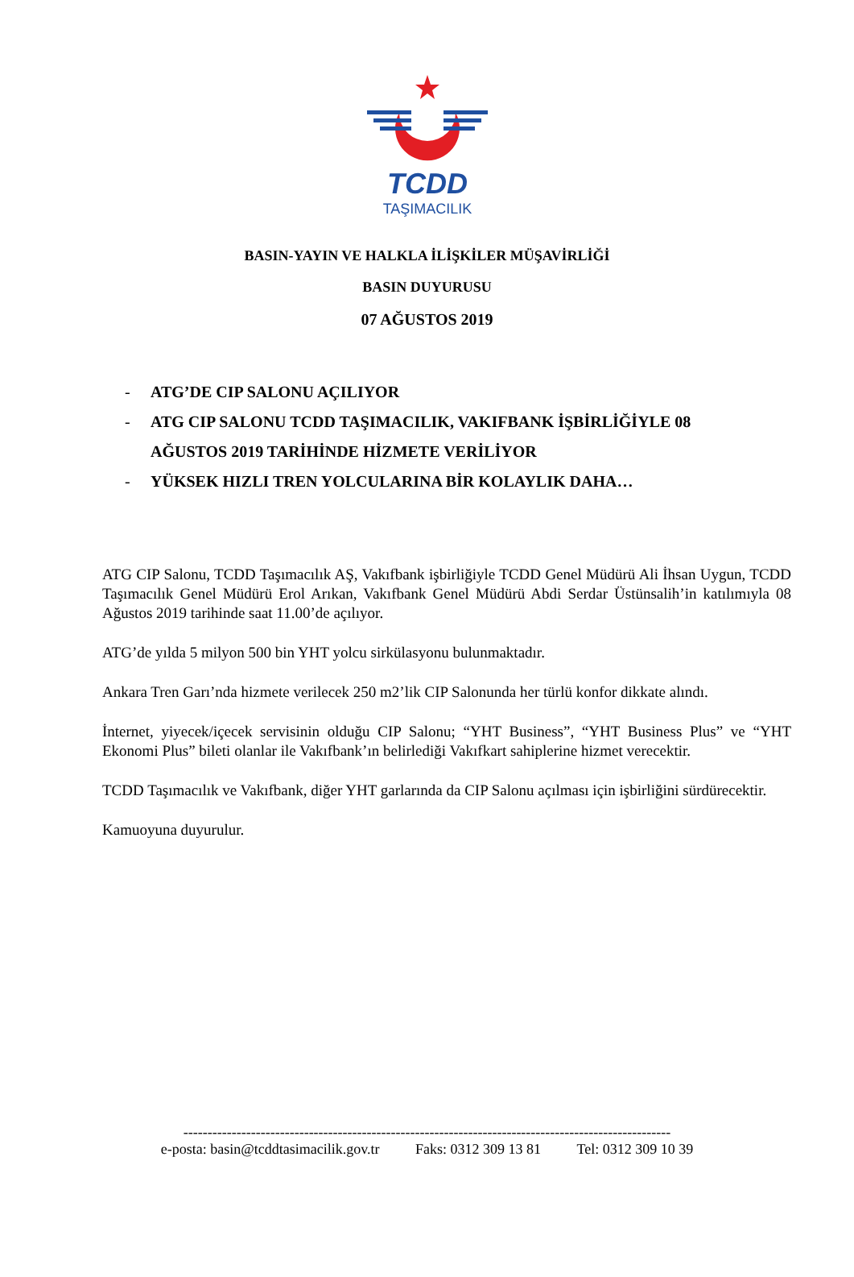TCDD
TAŞIMACILIK
BASIN-YAYIN VE HALKLA İLİŞKİLER MÜŞAVİRLİĞİ
BASIN DUYURUSU
07 AĞUSTOS 2019
- ATG’DE CIP SALONU AÇILIYOR
- ATG CIP SALONU TCDD TAŞIMACILIK, VAKIFBANK İŞBİRLİĞİYLE 08 AĞUSTOS 2019 TARİHİNDE HİZMETE VERİLİYOR
- YÜKSEK HIZLI TREN YOLCULARINA BİR KOLAYLIK DAHA…
ATG CIP Salonu, TCDD Taşımacılık AŞ, Vakıfbank işbirliğiyle TCDD Genel Müdürü Ali İhsan Uygun, TCDD Taşımacılık Genel Müdürü Erol Arıkan, Vakıfbank Genel Müdürü Abdi Serdar Üstünsalih’in katılımıyla 08 Ağustos 2019 tarihinde saat 11.00’de açılıyor.
ATG’de yılda 5 milyon 500 bin YHT yolcu sirkülasyonu bulunmaktadır.
Ankara Tren Garı’nda hizmete verilecek 250 m2’lik CIP Salonunda her türlü konfor dikkate alındı.
İnternet, yiyecek/içecek servisinin olduğu CIP Salonu; “YHT Business”, “YHT Business Plus” ve “YHT Ekonomi Plus” bileti olanlar ile Vakıfbank’ın belirlediği Vakıfkart sahiplerine hizmet verecektir.
TCDD Taşımacılık ve Vakıfbank, diğer YHT garlarında da CIP Salonu açılması için işbirliğini sürdürecektir.
Kamuoyuna duyurulur.
-----------------------------------------------------------------------------------------------------
e-posta: basin@tcddtasimacilik.gov.tr Faks: 0312 309 13 81 Tel: 0312 309 10 39